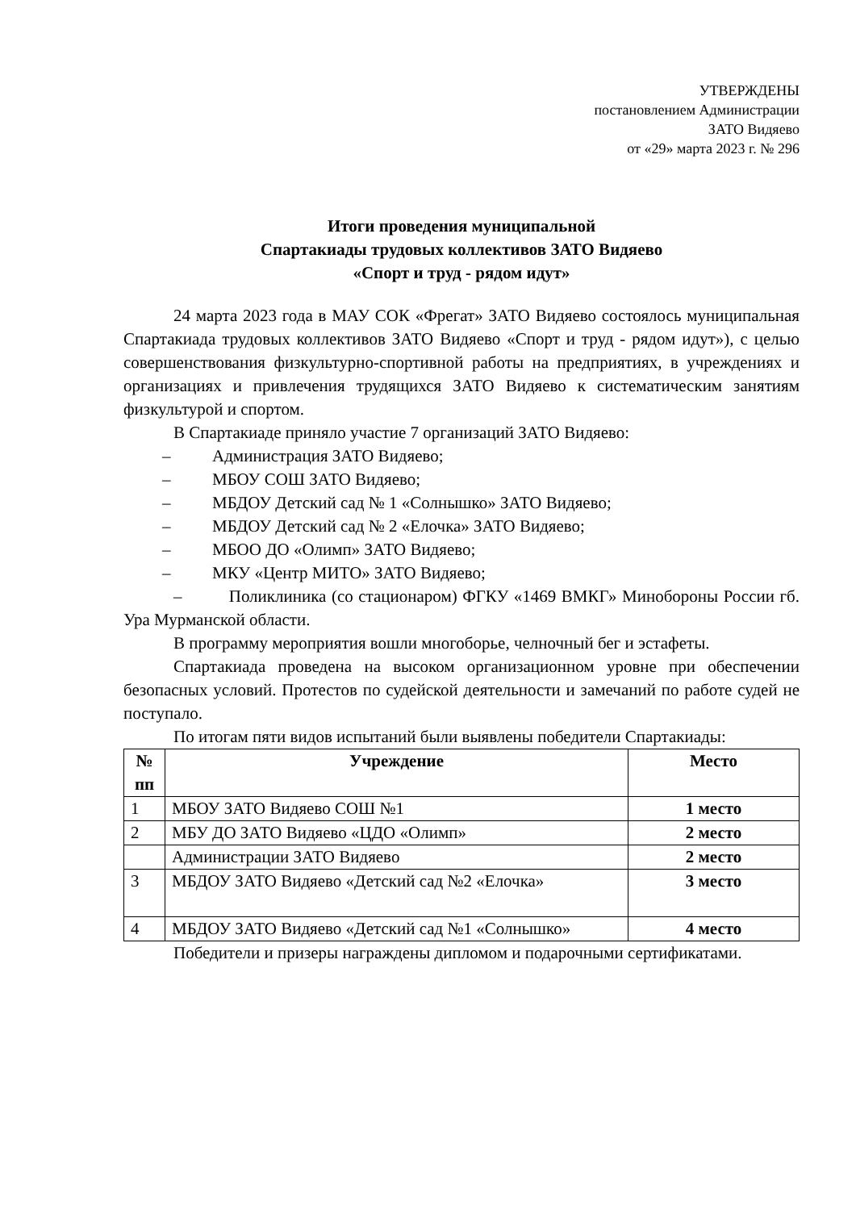УТВЕРЖДЕНЫ
постановлением Администрации
ЗАТО Видяево
от «29» марта 2023 г. № 296
Итоги проведения муниципальной
Спартакиады трудовых коллективов ЗАТО Видяево
«Спорт и труд - рядом идут»
24 марта 2023 года в МАУ СОК «Фрегат» ЗАТО Видяево состоялось муниципальная Спартакиада трудовых коллективов ЗАТО Видяево «Спорт и труд - рядом идут»), с целью совершенствования физкультурно-спортивной работы на предприятиях, в учреждениях и организациях и привлечения трудящихся ЗАТО Видяево к систематическим занятиям физкультурой и спортом.
В Спартакиаде приняло участие 7 организаций ЗАТО Видяево:
– Администрация ЗАТО Видяево;
– МБОУ СОШ ЗАТО Видяево;
– МБДОУ Детский сад № 1 «Солнышко» ЗАТО Видяево;
– МБДОУ Детский сад № 2 «Елочка» ЗАТО Видяево;
– МБОО ДО «Олимп» ЗАТО Видяево;
– МКУ «Центр МИТО» ЗАТО Видяево;
– Поликлиника (со стационаром) ФГКУ «1469 ВМКГ» Минобороны России гб. Ура Мурманской области.
В программу мероприятия вошли многоборье, челночный бег и эстафеты.
Спартакиада проведена на высоком организационном уровне при обеспечении безопасных условий. Протестов по судейской деятельности и замечаний по работе судей не поступало.
По итогам пяти видов испытаний были выявлены победители Спартакиады:
| № пп | Учреждение | Место |
| --- | --- | --- |
| 1 | МБОУ ЗАТО Видяево СОШ №1 | 1 место |
| 2 | МБУ ДО ЗАТО Видяево «ЦДО «Олимп» | 2 место |
| | Администрации ЗАТО Видяево | 2 место |
| 3 | МБДОУ ЗАТО Видяево «Детский сад №2 «Елочка» | 3 место |
| 4 | МБДОУ ЗАТО Видяево «Детский сад №1 «Солнышко» | 4 место |
Победители и призеры награждены дипломом и подарочными сертификатами.